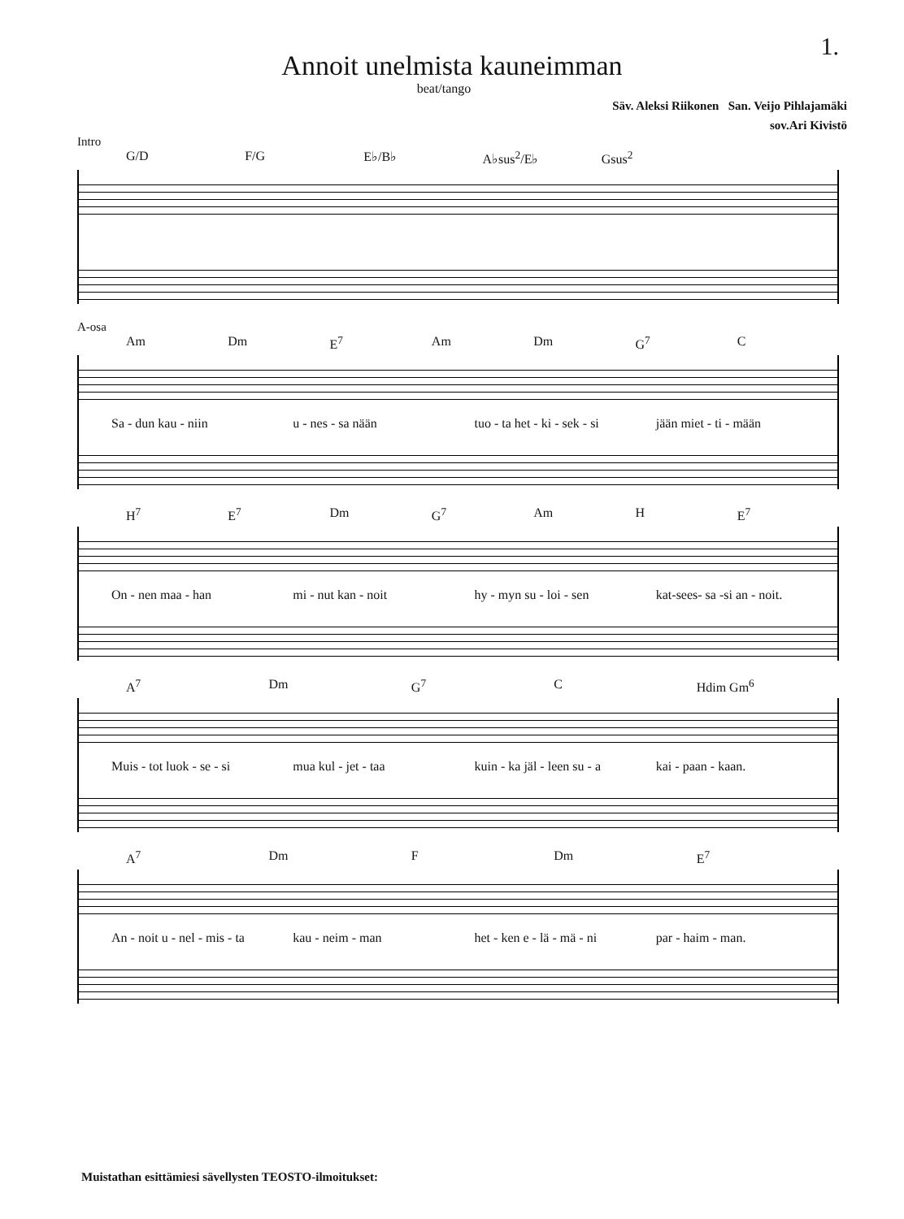1.
Annoit unelmista kauneimman
beat/tango
Säv. Aleksi Riikonen San. Veijo Pihlajamäki
sov.Ari Kivistö
Intro
G/D F/G E♭/B♭ A♭sus<sup>2</sup>/E♭ Gsus<sup>2</sup>
A-osa
Am Dm E<sup>7</sup> Am Dm G<sup>7</sup> C
Sa - dun kau - niin u - nes - sa nään tuo - ta het - ki - sek - si jään miet - ti - mään
H<sup>7</sup> E<sup>7</sup> Dm G<sup>7</sup> Am H E<sup>7</sup>
On - nen maa - han mi - nut kan - noit hy - myn su - loi - sen kat-sees- sa -si an - noit.
A<sup>7</sup> Dm G<sup>7</sup> C Hdim Gm<sup>6</sup>
Muis - tot luok - se - si mua kul - jet - taa kuin - ka jäl - leen su - a kai - paan - kaan.
A<sup>7</sup> Dm F Dm E<sup>7</sup>
An - noit u - nel - mis - ta kau - neim - man het - ken e - lä - mä - ni par - haim - man.
Muistathan esittämiesi sävellysten TEOSTO-ilmoitukset: